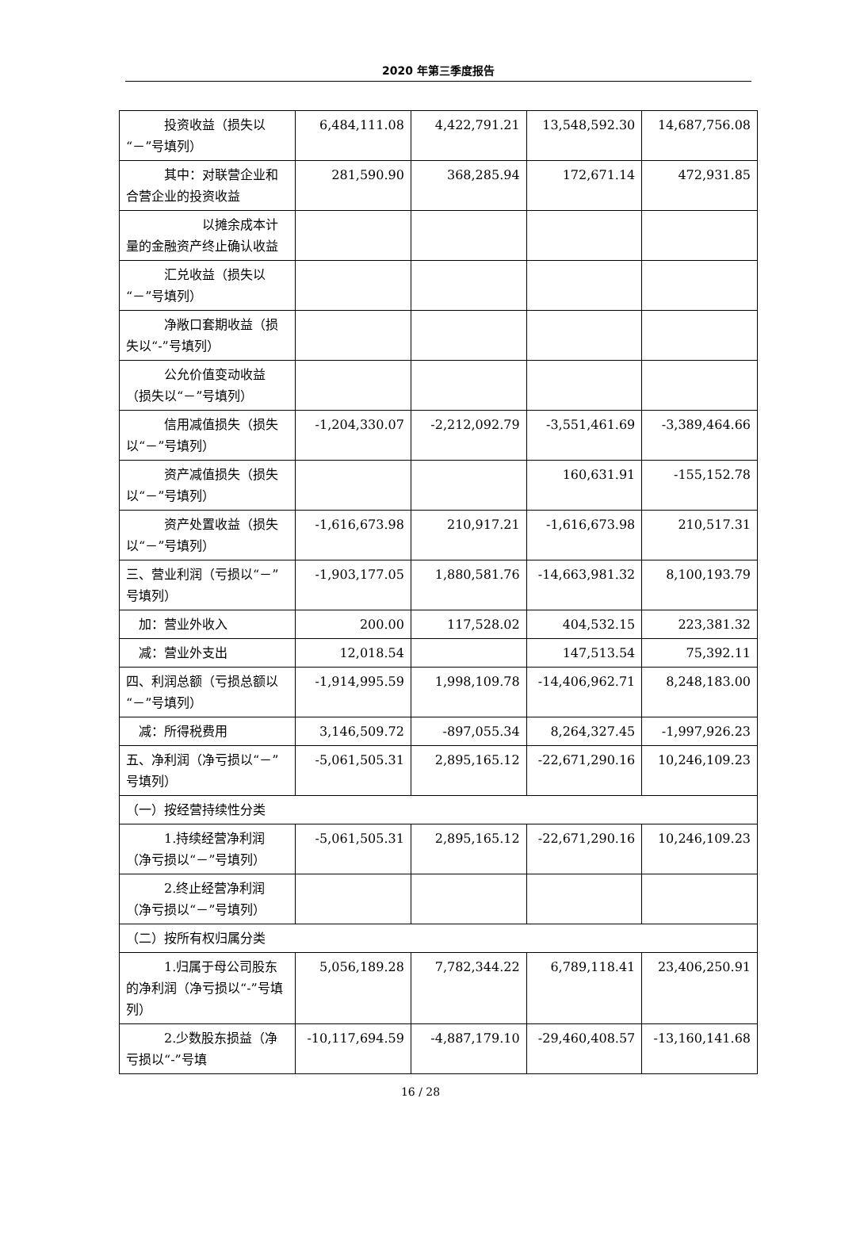2020 年第三季度报告
| 投资收益（损失以“－”号填列） | 6,484,111.08 | 4,422,791.21 | 13,548,592.30 | 14,687,756.08 |
| 其中：对联营企业和合营企业的投资收益 | 281,590.90 | 368,285.94 | 172,671.14 | 472,931.85 |
| 以摊余成本计量的金融资产终止确认收益 | | | | |
| 汇兑收益（损失以“－”号填列） | | | | |
| 净敞口套期收益（损失以“-”号填列） | | | | |
| 公允价值变动收益（损失以“－”号填列） | | | | |
| 信用减值损失（损失以“－”号填列） | -1,204,330.07 | -2,212,092.79 | -3,551,461.69 | -3,389,464.66 |
| 资产减值损失（损失以“－”号填列） | | | 160,631.91 | -155,152.78 |
| 资产处置收益（损失以“－”号填列） | -1,616,673.98 | 210,917.21 | -1,616,673.98 | 210,517.31 |
| 三、营业利润（亏损以“－”号填列） | -1,903,177.05 | 1,880,581.76 | -14,663,981.32 | 8,100,193.79 |
| 加：营业外收入 | 200.00 | 117,528.02 | 404,532.15 | 223,381.32 |
| 减：营业外支出 | 12,018.54 | | 147,513.54 | 75,392.11 |
| 四、利润总额（亏损总额以“－”号填列） | -1,914,995.59 | 1,998,109.78 | -14,406,962.71 | 8,248,183.00 |
| 减：所得税费用 | 3,146,509.72 | -897,055.34 | 8,264,327.45 | -1,997,926.23 |
| 五、净利润（净亏损以“－”号填列） | -5,061,505.31 | 2,895,165.12 | -22,671,290.16 | 10,246,109.23 |
| （一）按经营持续性分类 | | | | |
| 1.持续经营净利润（净亏损以“－”号填列） | -5,061,505.31 | 2,895,165.12 | -22,671,290.16 | 10,246,109.23 |
| 2.终止经营净利润（净亏损以“－”号填列） | | | | |
| （二）按所有权归属分类 | | | | |
| 1.归属于母公司股东的净利润（净亏损以“-”号填列） | 5,056,189.28 | 7,782,344.22 | 6,789,118.41 | 23,406,250.91 |
| 2.少数股东损益（净亏损以“-”号填 | -10,117,694.59 | -4,887,179.10 | -29,460,408.57 | -13,160,141.68 |
16 / 28